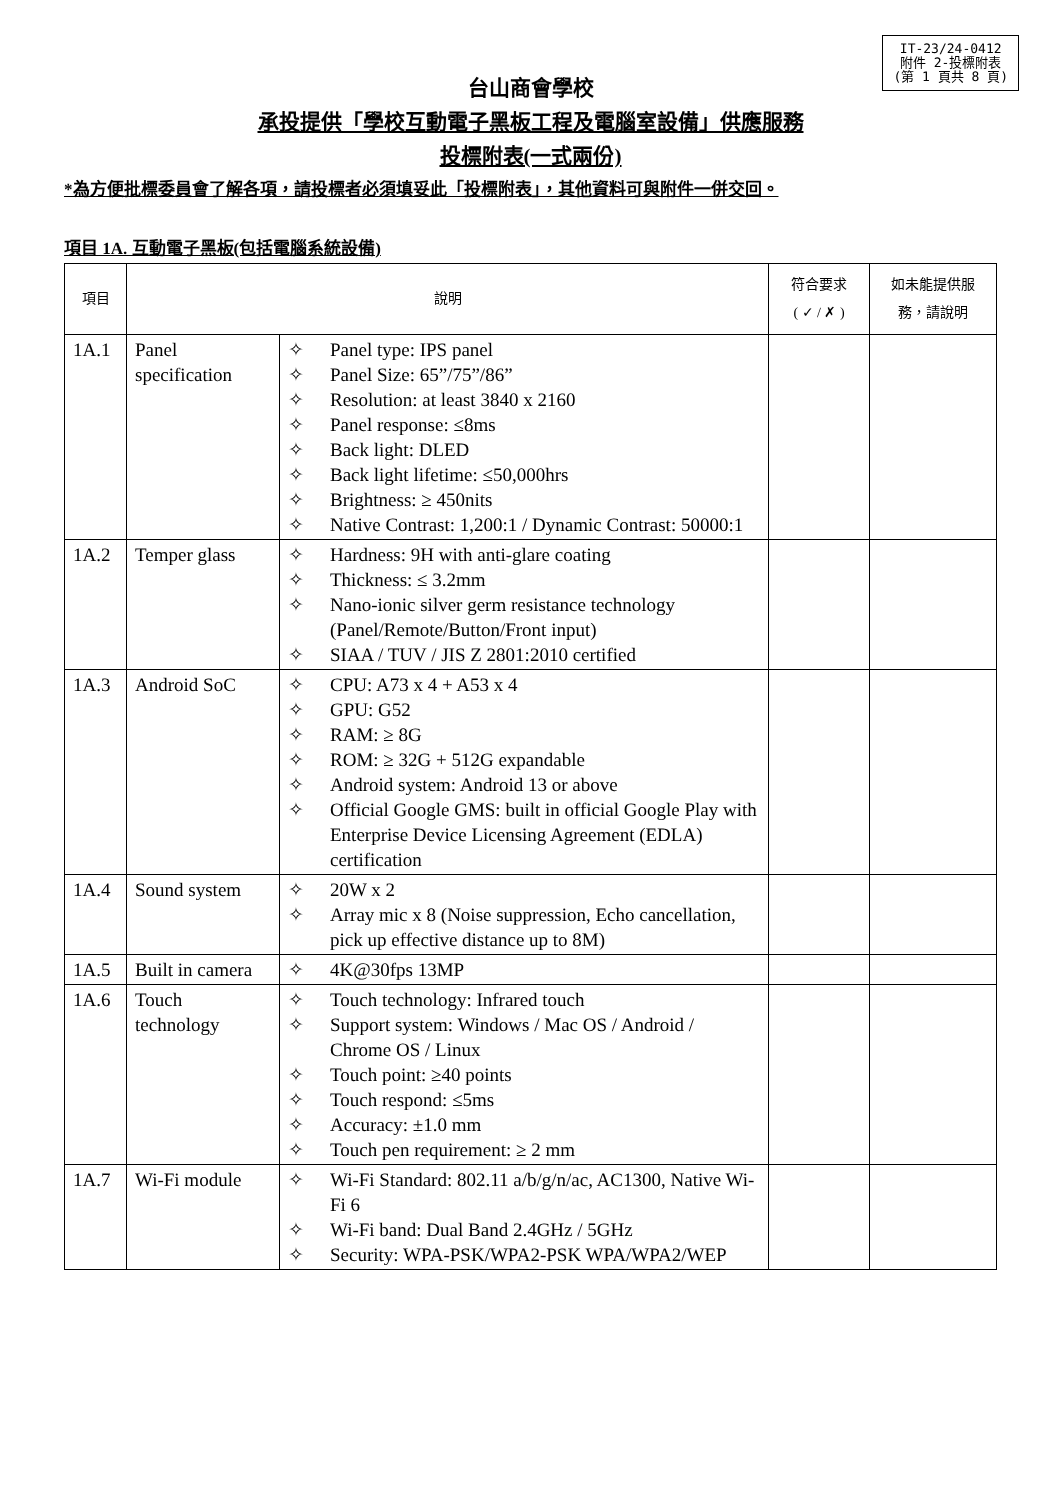IT-23/24-0412
附件 2-投標附表
(第 1 頁共 8 頁)
台山商會學校
承投提供「學校互動電子黑板工程及電腦室設備」供應服務
投標附表(一式兩份)
*為方便批標委員會了解各項，請投標者必須填妥此「投標附表」，其他資料可與附件一併交回。
項目 1A. 互動電子黑板(包括電腦系統設備)
| 項目 | 說明 | | 符合要求 ( ✓ / ✗ ) | 如未能提供服務，請說明 |
| --- | --- | --- | --- | --- |
| 1A.1 | Panel specification | ✧ Panel type: IPS panel ✧ Panel Size: 65”/75”/86” ✧ Resolution: at least 3840 x 2160 ✧ Panel response: ≤8ms ✧ Back light: DLED ✧ Back light lifetime: ≤50,000hrs ✧ Brightness: ≥ 450nits ✧ Native Contrast: 1,200:1 / Dynamic Contrast: 50000:1 | | |
| 1A.2 | Temper glass | ✧ Hardness: 9H with anti-glare coating ✧ Thickness: ≤ 3.2mm ✧ Nano-ionic silver germ resistance technology (Panel/Remote/Button/Front input) ✧ SIAA / TUV / JIS Z 2801:2010 certified | | |
| 1A.3 | Android SoC | ✧ CPU: A73 x 4 + A53 x 4 ✧ GPU: G52 ✧ RAM: ≥ 8G ✧ ROM: ≥ 32G + 512G expandable ✧ Android system: Android 13 or above ✧ Official Google GMS: built in official Google Play with Enterprise Device Licensing Agreement (EDLA) certification | | |
| 1A.4 | Sound system | ✧ 20W x 2 ✧ Array mic x 8 (Noise suppression, Echo cancellation, pick up effective distance up to 8M) | | |
| 1A.5 | Built in camera | ✧ 4K@30fps 13MP | | |
| 1A.6 | Touch technology | ✧ Touch technology: Infrared touch ✧ Support system: Windows / Mac OS / Android / Chrome OS / Linux ✧ Touch point: ≥40 points ✧ Touch respond: ≤5ms ✧ Accuracy: ±1.0 mm ✧ Touch pen requirement: ≥ 2 mm | | |
| 1A.7 | Wi-Fi module | ✧ Wi-Fi Standard: 802.11 a/b/g/n/ac, AC1300, Native Wi-Fi 6 ✧ Wi-Fi band: Dual Band 2.4GHz / 5GHz ✧ Security: WPA-PSK/WPA2-PSK WPA/WPA2/WEP | | |